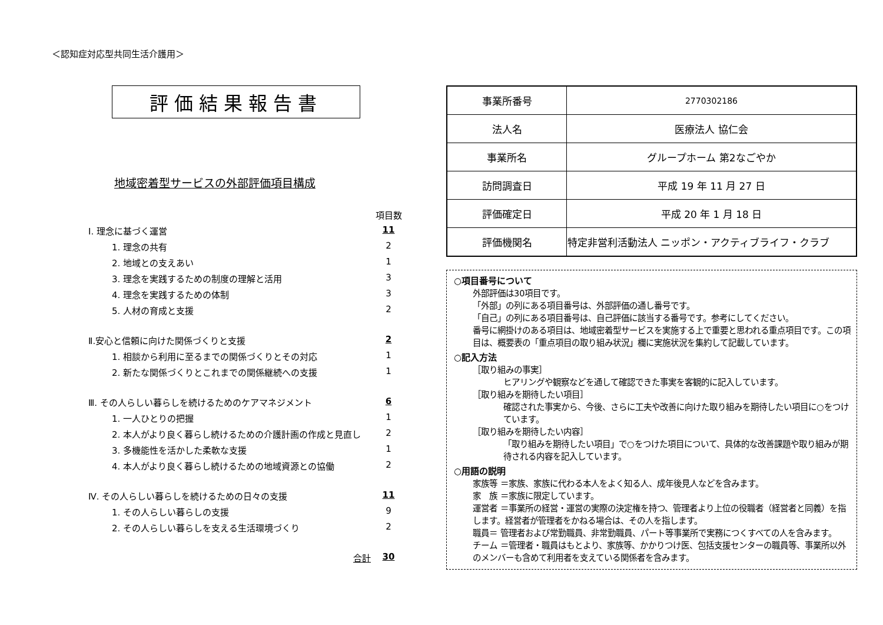＜認知症対応型共同生活介護用＞
評価結果報告書
地域密着型サービスの外部評価項目構成
| | 項目数 |
| Ⅰ. 理念に基づく運営 | 11 |
| 1. 理念の共有 | 2 |
| 2. 地域との支えあい | 1 |
| 3. 理念を実践するための制度の理解と活用 | 3 |
| 4. 理念を実践するための体制 | 3 |
| 5. 人材の育成と支援 | 2 |
| Ⅱ.安心と信頼に向けた関係づくりと支援 | 2 |
| 1. 相談から利用に至るまでの関係づくりとその対応 | 1 |
| 2. 新たな関係づくりとこれまでの関係継続への支援 | 1 |
| Ⅲ. その人らしい暮らしを続けるためのケアマネジメント | 6 |
| 1. 一人ひとりの把握 | 1 |
| 2. 本人がより良く暮らし続けるための介護計画の作成と見直し | 2 |
| 3. 多機能性を活かした柔軟な支援 | 1 |
| 4. 本人がより良く暮らし続けるための地域資源との協働 | 2 |
| Ⅳ. その人らしい暮らしを続けるための日々の支援 | 11 |
| 1. その人らしい暮らしの支援 | 9 |
| 2. その人らしい暮らしを支える生活環境づくり | 2 |
| 合計 | 30 |
| 事業所番号 | 2770302186 |
| 法人名 | 医療法人 協仁会 |
| 事業所名 | グループホーム 第2なごやか |
| 訪問調査日 | 平成 19 年 11 月 27 日 |
| 評価確定日 | 平成 20 年 1 月 18 日 |
| 評価機関名 | 特定非営利活動法人 ニッポン・アクティブライフ・クラブ |
○項目番号について
外部評価は30項目です。
「外部」の列にある項目番号は、外部評価の通し番号です。
「自己」の列にある項目番号は、自己評価に該当する番号です。参考にしてください。
番号に網掛けのある項目は、地域密着型サービスを実施する上で重要と思われる重点項目です。この項目は、概要表の「重点項目の取り組み状況」欄に実施状況を集約して記載しています。
○記入方法
［取り組みの事実］
ヒアリングや観察などを通して確認できた事実を客観的に記入しています。
［取り組みを期待したい項目］
確認された事実から、今後、さらに工夫や改善に向けた取り組みを期待したい項目に○をつけています。
［取り組みを期待したい内容］
「取り組みを期待したい項目」で○をつけた項目について、具体的な改善課題や取り組みが期待される内容を記入しています。
○用語の説明
家族等 ＝家族、家族に代わる本人をよく知る人、成年後見人などを含みます。
家　族 ＝家族に限定しています。
運営者 ＝事業所の経営・運営の実際の決定権を持つ、管理者より上位の役職者（経営者と同義）を指します。経営者が管理者をかねる場合は、その人を指します。
職員＝ 管理者および常勤職員、非常勤職員、パート等事業所で実務につくすべての人を含みます。
チーム ＝管理者・職員はもとより、家族等、かかりつけ医、包括支援センターの職員等、事業所以外のメンバーも含めて利用者を支えている関係者を含みます。